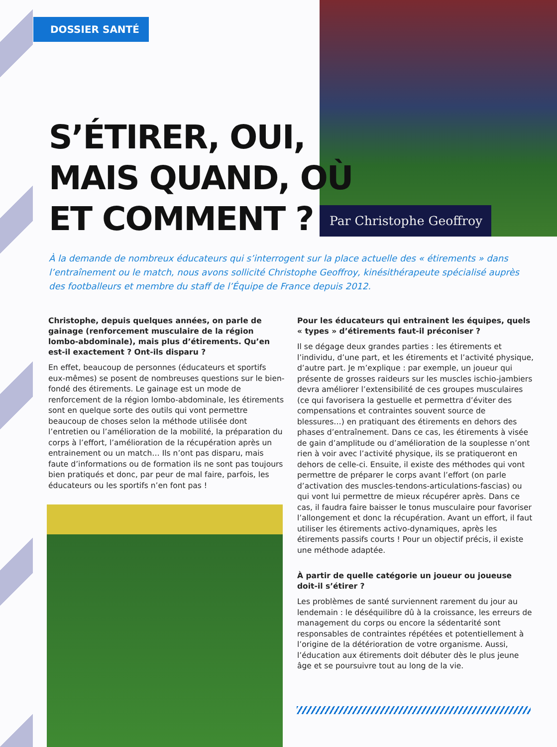DOSSIER SANTÉ
Par Christophe Geoffroy
S’ÉTIRER, OUI,
MAIS QUAND, OÙ
ET COMMENT ?
À la demande de nombreux éducateurs qui s’interrogent sur la place actuelle des « étirements » dans l’entraînement ou le match, nous avons sollicité Christophe Geoffroy, kinésithérapeute spécialisé auprès des footballeurs et membre du staff de l’Équipe de France depuis 2012.
Christophe, depuis quelques années, on parle de gainage (renforcement musculaire de la région lombo-abdominale), mais plus d’étirements. Qu’en est-il exactement ? Ont-ils disparu ?
En effet, beaucoup de personnes (éducateurs et sportifs eux-mêmes) se posent de nombreuses questions sur le bien-fondé des étirements. Le gainage est un mode de renforcement de la région lombo-abdominale, les étirements sont en quelque sorte des outils qui vont permettre beaucoup de choses selon la méthode utilisée dont l’entretien ou l’amélioration de la mobilité, la préparation du corps à l’effort, l’amélioration de la récupération après un entrainement ou un match… Ils n’ont pas disparu, mais faute d’informations ou de formation ils ne sont pas toujours bien pratiqués et donc, par peur de mal faire, parfois, les éducateurs ou les sportifs n’en font pas !
Pour les éducateurs qui entrainent les équipes, quels « types » d’étirements faut-il préconiser ?
Il se dégage deux grandes parties : les étirements et l’individu, d’une part, et les étirements et l’activité physique, d’autre part. Je m’explique : par exemple, un joueur qui présente de grosses raideurs sur les muscles ischio-jambiers devra améliorer l’extensibilité de ces groupes musculaires (ce qui favorisera la gestuelle et permettra d’éviter des compensations et contraintes souvent source de blessures…) en pratiquant des étirements en dehors des phases d’entraînement. Dans ce cas, les étirements à visée de gain d’amplitude ou d’amélioration de la souplesse n’ont rien à voir avec l’activité physique, ils se pratiqueront en dehors de celle-ci. Ensuite, il existe des méthodes qui vont permettre de préparer le corps avant l’effort (on parle d’activation des muscles-tendons-articulations-fascias) ou qui vont lui permettre de mieux récupérer après. Dans ce cas, il faudra faire baisser le tonus musculaire pour favoriser l’allongement et donc la récupération. Avant un effort, il faut utiliser les étirements activo-dynamiques, après les étirements passifs courts ! Pour un objectif précis, il existe une méthode adaptée.
À partir de quelle catégorie un joueur ou joueuse doit-il s’étirer ?
Les problèmes de santé surviennent rarement du jour au lendemain : le déséquilibre dû à la croissance, les erreurs de management du corps ou encore la sédentarité sont responsables de contraintes répétées et potentiellement à l’origine de la détérioration de votre organisme. Aussi, l’éducation aux étirements doit débuter dès le plus jeune âge et se poursuivre tout au long de la vie.